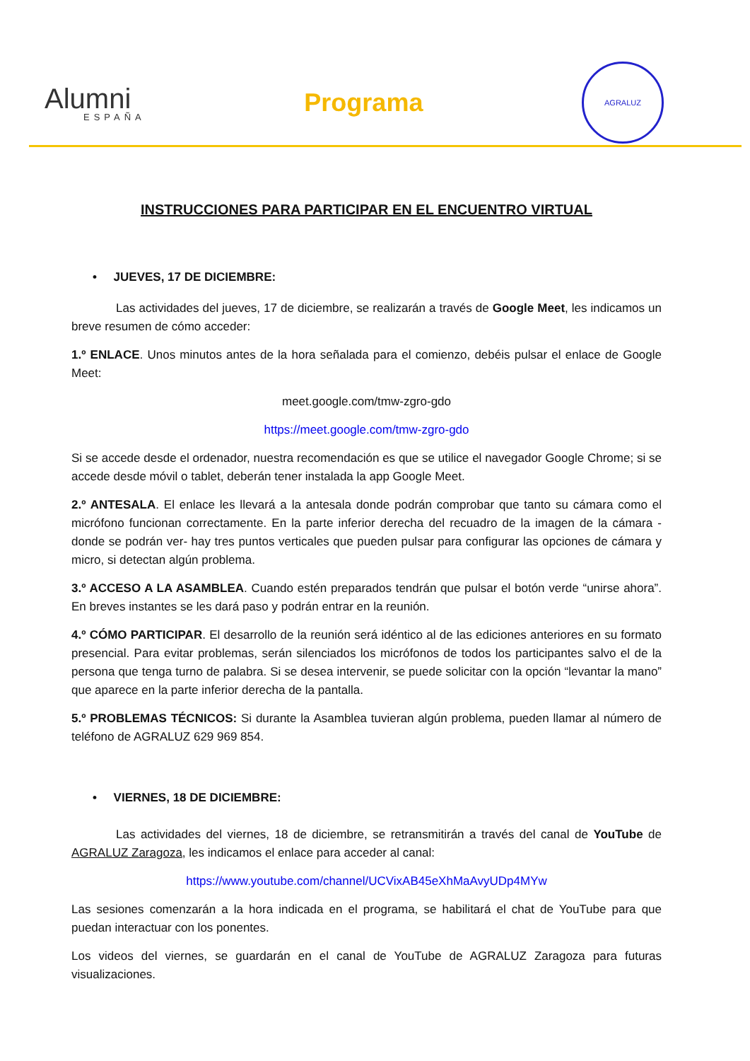Alumni
ESPAÑA
Programa
AGRALUZ
INSTRUCCIONES PARA PARTICIPAR EN EL ENCUENTRO VIRTUAL
• JUEVES, 17 DE DICIEMBRE:
Las actividades del jueves, 17 de diciembre, se realizarán a través de Google Meet, les indicamos un breve resumen de cómo acceder:
1.º ENLACE. Unos minutos antes de la hora señalada para el comienzo, debéis pulsar el enlace de Google Meet:
meet.google.com/tmw-zgro-gdo
https://meet.google.com/tmw-zgro-gdo
Si se accede desde el ordenador, nuestra recomendación es que se utilice el navegador Google Chrome; si se accede desde móvil o tablet, deberán tener instalada la app Google Meet.
2.º ANTESALA. El enlace les llevará a la antesala donde podrán comprobar que tanto su cámara como el micrófono funcionan correctamente. En la parte inferior derecha del recuadro de la imagen de la cámara -donde se podrán ver- hay tres puntos verticales que pueden pulsar para configurar las opciones de cámara y micro, si detectan algún problema.
3.º ACCESO A LA ASAMBLEA. Cuando estén preparados tendrán que pulsar el botón verde “unirse ahora”. En breves instantes se les dará paso y podrán entrar en la reunión.
4.º CÓMO PARTICIPAR. El desarrollo de la reunión será idéntico al de las ediciones anteriores en su formato presencial. Para evitar problemas, serán silenciados los micrófonos de todos los participantes salvo el de la persona que tenga turno de palabra. Si se desea intervenir, se puede solicitar con la opción “levantar la mano” que aparece en la parte inferior derecha de la pantalla.
5.º PROBLEMAS TÉCNICOS: Si durante la Asamblea tuvieran algún problema, pueden llamar al número de teléfono de AGRALUZ 629 969 854.
• VIERNES, 18 DE DICIEMBRE:
Las actividades del viernes, 18 de diciembre, se retransmitirán a través del canal de YouTube de AGRALUZ Zaragoza, les indicamos el enlace para acceder al canal:
https://www.youtube.com/channel/UCVixAB45eXhMaAvyUDp4MYw
Las sesiones comenzarán a la hora indicada en el programa, se habilitará el chat de YouTube para que puedan interactuar con los ponentes.
Los videos del viernes, se guardarán en el canal de YouTube de AGRALUZ Zaragoza para futuras visualizaciones.